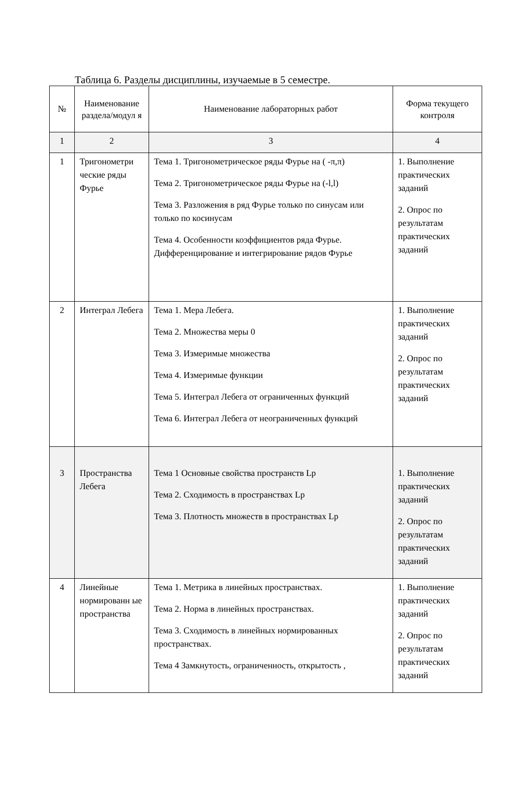Таблица 6. Разделы дисциплины, изучаемые в 5 семестре.
| № | Наименование раздела/модул я | Наименование лабораторных работ | Форма текущего контроля |
| --- | --- | --- | --- |
| 1 | 2 | 3 | 4 |
| 1 | Тригонометри ческие ряды Фурье | Тема 1. Тригонометрическое ряды Фурье на ( -π,π) Тема 2. Тригонометрическое ряды Фурье на (-l,l) Тема 3. Разложения в ряд Фурье только по синусам или только по косинусам Тема 4. Особенности коэффициентов ряда Фурье. Дифференцирование и интегрирование рядов Фурье | 1. Выполнение практических заданий 2. Опрос по результатам практических заданий |
| 2 | Интеграл Лебега | Тема 1. Мера Лебега. Тема 2. Множества меры 0 Тема 3. Измеримые множества Тема 4. Измеримые функции Тема 5. Интеграл Лебега от ограниченных функций Тема 6. Интеграл Лебега от неограниченных функций | 1. Выполнение практических заданий 2. Опрос по результатам практических заданий |
| 3 | Пространства Лебега | Тема 1 Основные свойства пространств Lp Тема 2. Сходимость в пространствах Lp Тема 3. Плотность множеств в пространствах Lp | 1. Выполнение практических заданий 2. Опрос по результатам практических заданий |
| 4 | Линейные нормированн ые пространства | Тема 1. Метрика в линейных пространствах. Тема 2. Норма в линейных пространствах. Тема 3. Сходимость в линейных нормированных пространствах. Тема 4 Замкнутость, ограниченность, открытость , | 1. Выполнение практических заданий 2. Опрос по результатам практических заданий |